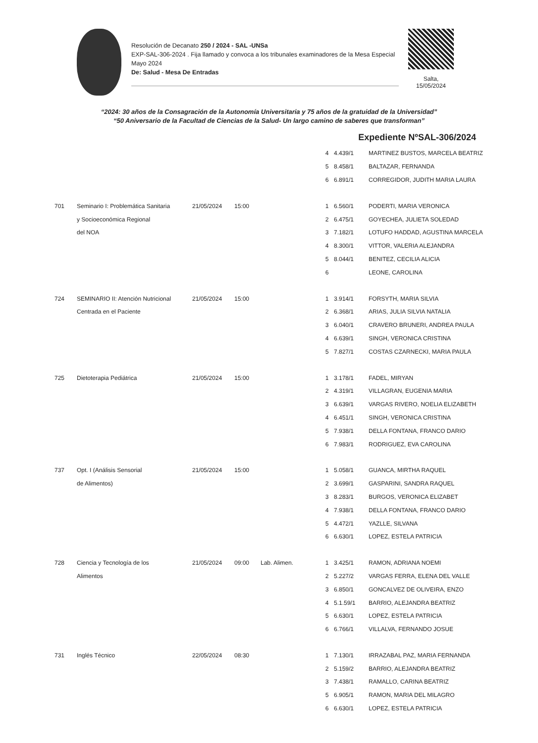Resolución de Decanato 250 / 2024 - SAL -UNSa
EXP-SAL-306-2024 . Fija llamado y convoca a los tribunales examinadores de la Mesa Especial Mayo 2024
De: Salud - Mesa De Entradas
Salta,
15/05/2024
“2024: 30 años de la Consagración de la Autonomía Universitaria y 75 años de la gratuidad de la Universidad”
“50 Aniversario de la Facultad de Ciencias de la Salud- Un largo camino de saberes que transforman”
Expediente NºSAL-306/2024
| | | | | | 4 | 4.439/1 | MARTINEZ BUSTOS, MARCELA BEATRIZ |
| | | | | | 5 | 8.458/1 | BALTAZAR, FERNANDA |
| | | | | | 6 | 6.891/1 | CORREGIDOR, JUDITH MARIA LAURA |
| 701 | Seminario I: Problemática Sanitaria | 21/05/2024 | 15:00 | | 1 | 6.560/1 | PODERTI, MARIA VERONICA |
| | y Socioeconómica Regional | | | | 2 | 6.475/1 | GOYECHEA, JULIETA SOLEDAD |
| | del NOA | | | | 3 | 7.182/1 | LOTUFO HADDAD, AGUSTINA MARCELA |
| | | | | | 4 | 8.300/1 | VITTOR, VALERIA ALEJANDRA |
| | | | | | 5 | 8.044/1 | BENITEZ, CECILIA ALICIA |
| | | | | | 6 | | LEONE, CAROLINA |
| 724 | SEMINARIO II: Atención Nutricional | 21/05/2024 | 15:00 | | 1 | 3.914/1 | FORSYTH, MARIA SILVIA |
| | Centrada en el Paciente | | | | 2 | 6.368/1 | ARIAS, JULIA SILVIA NATALIA |
| | | | | | 3 | 6.040/1 | CRAVERO BRUNERI, ANDREA PAULA |
| | | | | | 4 | 6.639/1 | SINGH, VERONICA CRISTINA |
| | | | | | 5 | 7.827/1 | COSTAS CZARNECKI, MARIA PAULA |
| 725 | Dietoterapia Pediátrica | 21/05/2024 | 15:00 | | 1 | 3.178/1 | FADEL, MIRYAN |
| | | | | | 2 | 4.319/1 | VILLAGRAN, EUGENIA MARIA |
| | | | | | 3 | 6.639/1 | VARGAS RIVERO, NOELIA ELIZABETH |
| | | | | | 4 | 6.451/1 | SINGH, VERONICA CRISTINA |
| | | | | | 5 | 7.938/1 | DELLA FONTANA, FRANCO DARIO |
| | | | | | 6 | 7.983/1 | RODRIGUEZ, EVA CAROLINA |
| 737 | Opt. I (Análisis Sensorial | 21/05/2024 | 15:00 | | 1 | 5.058/1 | GUANCA, MIRTHA RAQUEL |
| | de Alimentos) | | | | 2 | 3.699/1 | GASPARINI, SANDRA RAQUEL |
| | | | | | 3 | 8.283/1 | BURGOS, VERONICA ELIZABET |
| | | | | | 4 | 7.938/1 | DELLA FONTANA, FRANCO DARIO |
| | | | | | 5 | 4.472/1 | YAZLLE, SILVANA |
| | | | | | 6 | 6.630/1 | LOPEZ, ESTELA PATRICIA |
| 728 | Ciencia y Tecnología de los | 21/05/2024 | 09:00 | Lab. Alimen. | 1 | 3.425/1 | RAMON, ADRIANA NOEMI |
| | Alimentos | | | | 2 | 5.227/2 | VARGAS FERRA, ELENA DEL VALLE |
| | | | | | 3 | 6.850/1 | GONCALVEZ DE OLIVEIRA, ENZO |
| | | | | | 4 | 5.1.59/1 | BARRIO, ALEJANDRA BEATRIZ |
| | | | | | 5 | 6.630/1 | LOPEZ, ESTELA PATRICIA |
| | | | | | 6 | 6.766/1 | VILLALVA, FERNANDO JOSUE |
| 731 | Inglés Técnico | 22/05/2024 | 08:30 | | 1 | 7.130/1 | IRRAZABAL PAZ, MARIA FERNANDA |
| | | | | | 2 | 5.159/2 | BARRIO, ALEJANDRA BEATRIZ |
| | | | | | 3 | 7.438/1 | RAMALLO, CARINA BEATRIZ |
| | | | | | 5 | 6.905/1 | RAMON, MARIA DEL MILAGRO |
| | | | | | 6 | 6.630/1 | LOPEZ, ESTELA PATRICIA |